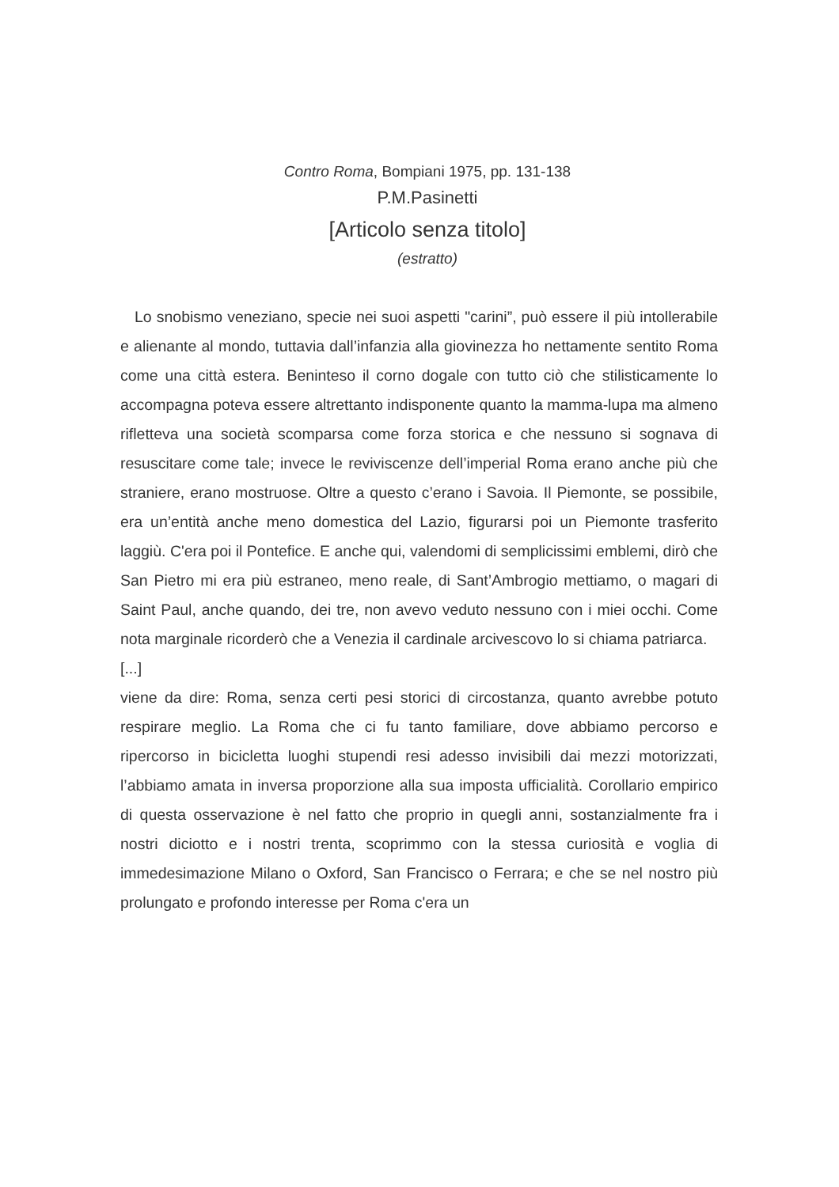Contro Roma, Bompiani 1975, pp. 131-138
P.M.Pasinetti
[Articolo senza titolo]
(estratto)
Lo snobismo veneziano, specie nei suoi aspetti "carini”, può essere il più intollerabile e alienante al mondo, tuttavia dall’infanzia alla giovinezza ho nettamente sentito Roma come una città estera. Beninteso il corno dogale con tutto ciò che stilisticamente lo accompagna poteva essere altrettanto indisponente quanto la mamma-lupa ma almeno rifletteva una società scomparsa come forza storica e che nessuno si sognava di resuscitare come tale; invece le reviviscenze dell’imperial Roma erano anche più che straniere, erano mostruose. Oltre a questo c’erano i Savoia. Il Piemonte, se possibile, era un’entità anche meno domestica del Lazio, figurarsi poi un Piemonte trasferito laggiù. C'era poi il Pontefice. E anche qui, valendomi di semplicissimi emblemi, dirò che San Pietro mi era più estraneo, meno reale, di Sant’Ambrogio mettiamo, o magari di Saint Paul, anche quando, dei tre, non avevo veduto nessuno con i miei occhi. Come nota marginale ricorderò che a Venezia il cardinale arcivescovo lo si chiama patriarca.
[...]
viene da dire: Roma, senza certi pesi storici di circostanza, quanto avrebbe potuto respirare meglio. La Roma che ci fu tanto familiare, dove abbiamo percorso e ripercorso in bicicletta luoghi stupendi resi adesso invisibili dai mezzi motorizzati, l’abbiamo amata in inversa proporzione alla sua imposta ufficialità. Corollario empirico di questa osservazione è nel fatto che proprio in quegli anni, sostanzialmente fra i nostri diciotto e i nostri trenta, scoprimmo con la stessa curiosità e voglia di immedesimazione Milano o Oxford, San Francisco o Ferrara; e che se nel nostro più prolungato e profondo interesse per Roma c'era un